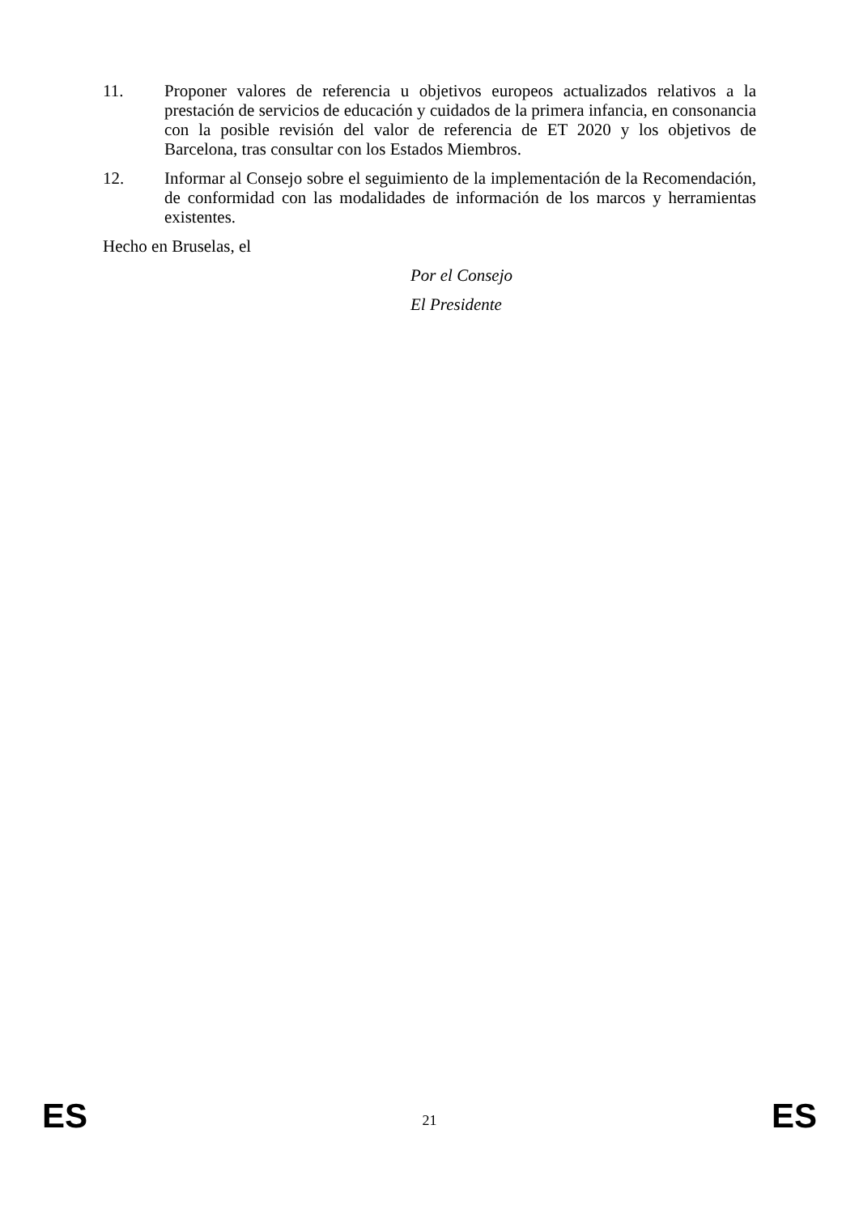11. Proponer valores de referencia u objetivos europeos actualizados relativos a la prestación de servicios de educación y cuidados de la primera infancia, en consonancia con la posible revisión del valor de referencia de ET 2020 y los objetivos de Barcelona, tras consultar con los Estados Miembros.
12. Informar al Consejo sobre el seguimiento de la implementación de la Recomendación, de conformidad con las modalidades de información de los marcos y herramientas existentes.
Hecho en Bruselas, el
Por el Consejo
El Presidente
ES 21 ES